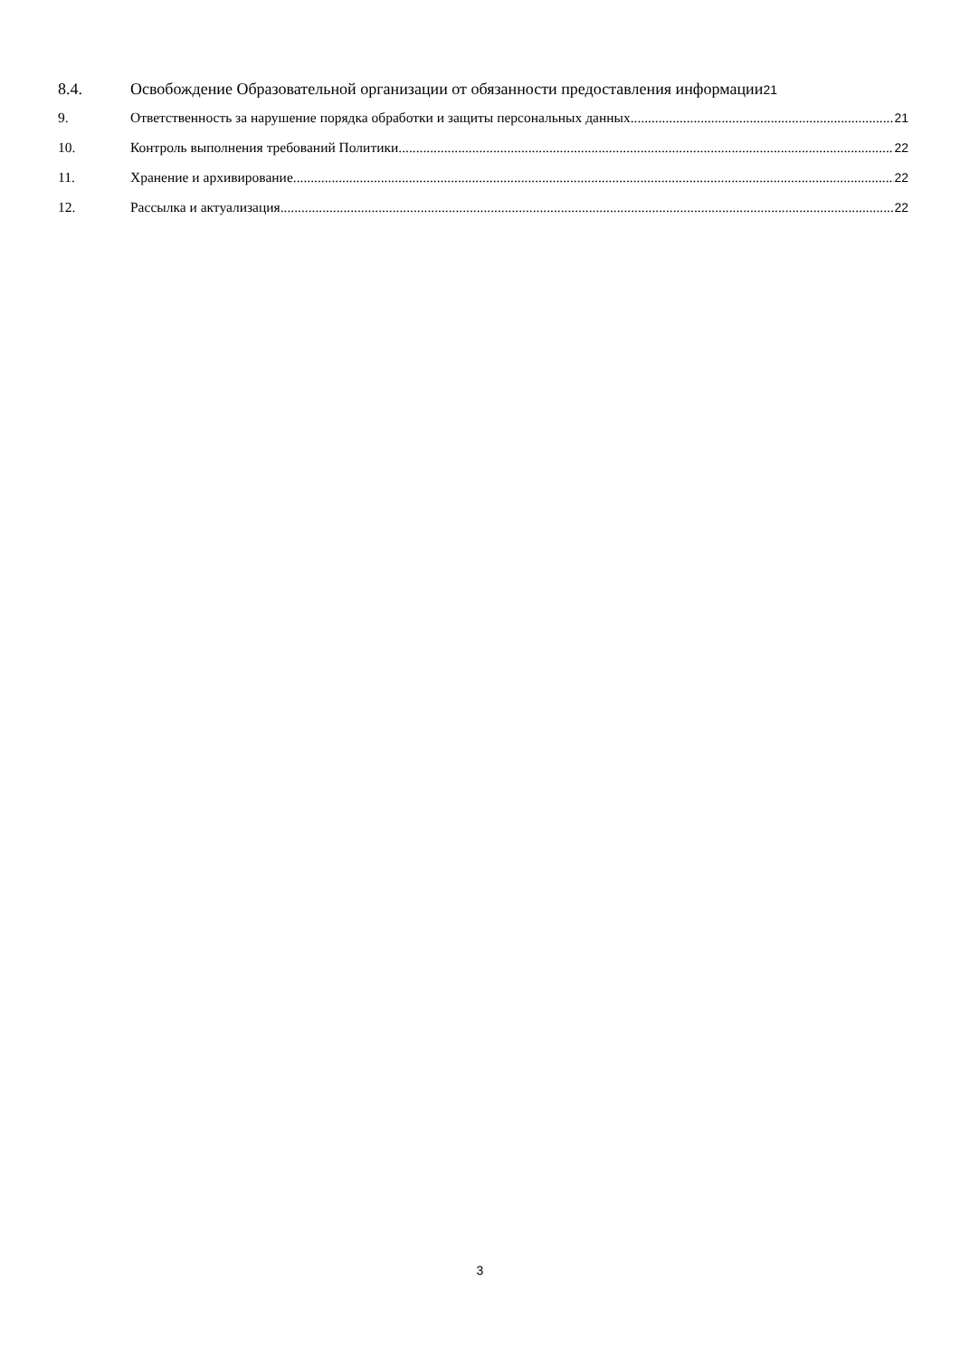8.4. Освобождение Образовательной организации от обязанности предоставления информации 21
9. Ответственность за нарушение порядка обработки и защиты персональных данных 21
10. Контроль выполнения требований Политики 22
11. Хранение и архивирование 22
12. Рассылка и актуализация 22
3